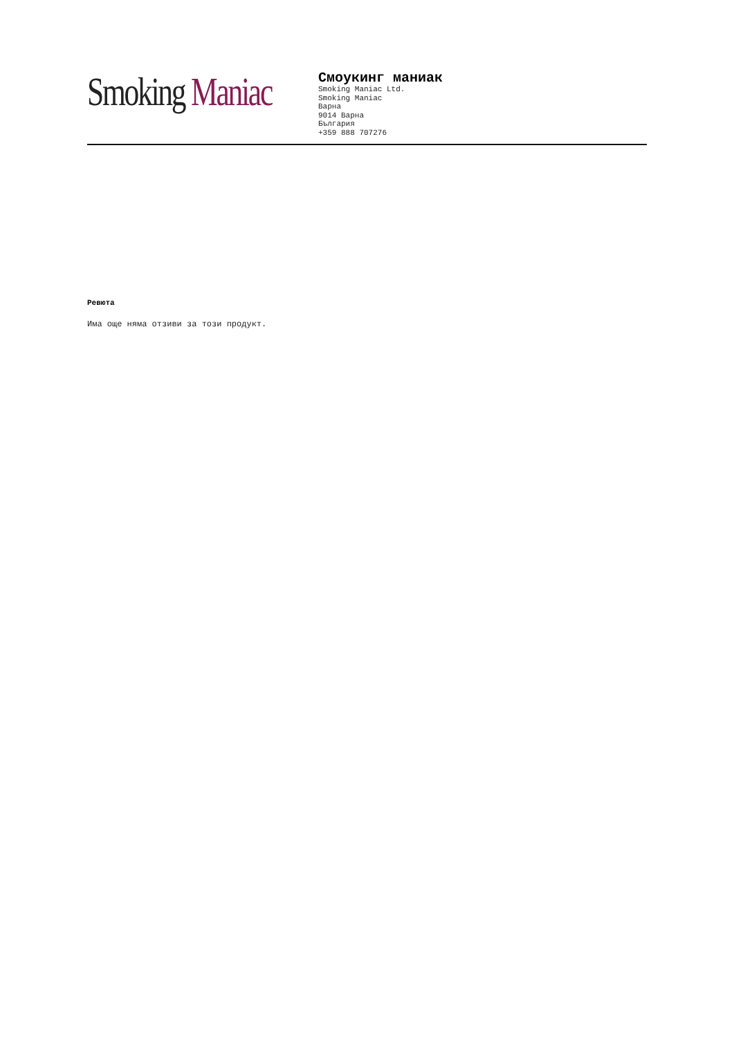Smoking Maniac
Смоукинг маниак
Smoking Maniac Ltd.
Smoking Maniac
Варна
9014 Варна
България
+359 888 707276
Ревюта
Има още няма отзиви за този продукт.